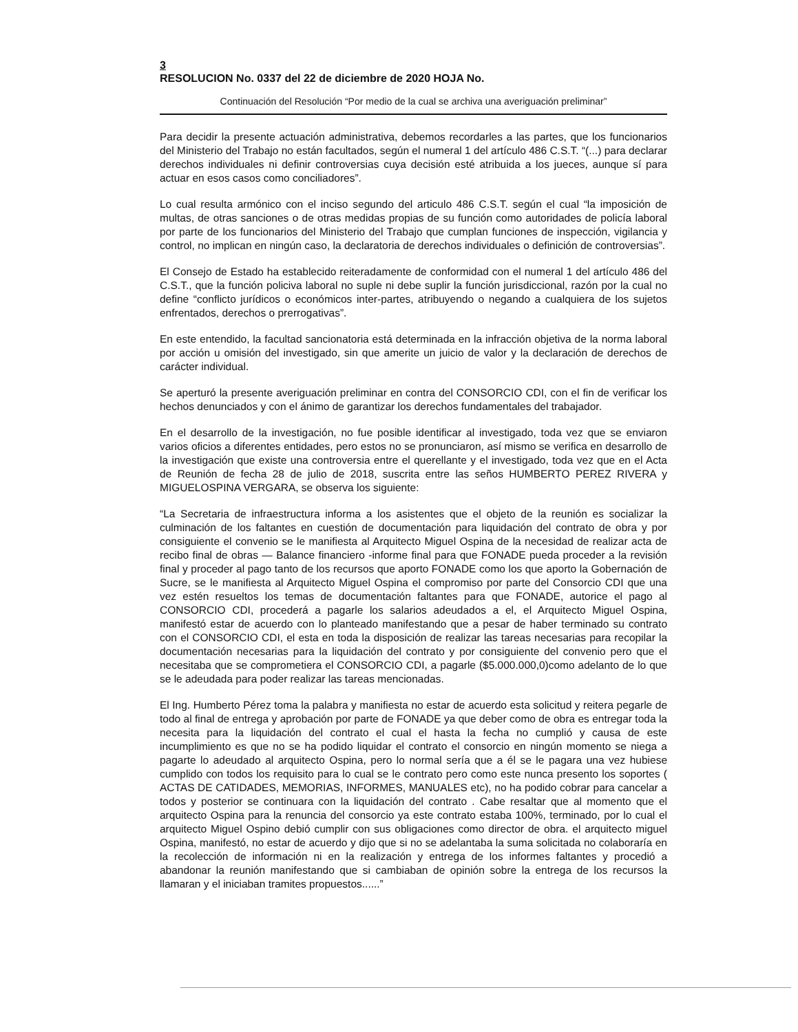3
RESOLUCION No. 0337 del 22 de diciembre de 2020 HOJA No.
Continuación del Resolución “Por medio de la cual se archiva una averiguación preliminar”
Para decidir la presente actuación administrativa, debemos recordarles a las partes, que los funcionarios del Ministerio del Trabajo no están facultados, según el numeral 1 del artículo 486 C.S.T. “(...) para declarar derechos individuales ni definir controversias cuya decisión esté atribuida a los jueces, aunque sí para actuar en esos casos como conciliadores”.
Lo cual resulta armónico con el inciso segundo del articulo 486 C.S.T. según el cual “la imposición de multas, de otras sanciones o de otras medidas propias de su función como autoridades de policía laboral por parte de los funcionarios del Ministerio del Trabajo que cumplan funciones de inspección, vigilancia y control, no implican en ningún caso, la declaratoria de derechos individuales o definición de controversias”.
El Consejo de Estado ha establecido reiteradamente de conformidad con el numeral 1 del artículo 486 del C.S.T., que la función policiva laboral no suple ni debe suplir la función jurisdiccional, razón por la cual no define “conflicto jurídicos o económicos inter-partes, atribuyendo o negando a cualquiera de los sujetos enfrentados, derechos o prerrogativas”.
En este entendido, la facultad sancionatoria está determinada en la infracción objetiva de la norma laboral por acción u omisión del investigado, sin que amerite un juicio de valor y la declaración de derechos de carácter individual.
Se aperturó la presente averiguación preliminar en contra del CONSORCIO CDI, con el fin de verificar los hechos denunciados y con el ánimo de garantizar los derechos fundamentales del trabajador.
En el desarrollo de la investigación, no fue posible identificar al investigado, toda vez que se enviaron varios oficios a diferentes entidades, pero estos no se pronunciaron, así mismo se verifica en desarrollo de la investigación que existe una controversia entre el querellante y el investigado, toda vez que en el Acta de Reunión de fecha 28 de julio de 2018, suscrita entre las seños HUMBERTO PEREZ RIVERA y MIGUELOSPINA VERGARA, se observa los siguiente:
“La Secretaria de infraestructura informa a los asistentes que el objeto de la reunión es socializar la culminación de los faltantes en cuestión de documentación para liquidación del contrato de obra y por consiguiente el convenio se le manifiesta al Arquitecto Miguel Ospina de la necesidad de realizar acta de recibo final de obras — Balance financiero -informe final para que FONADE pueda proceder a la revisión final y proceder al pago tanto de los recursos que aporto FONADE como los que aporto la Gobernación de Sucre, se le manifiesta al Arquitecto Miguel Ospina el compromiso por parte del Consorcio CDI que una vez estén resueltos los temas de documentación faltantes para que FONADE, autorice el pago al CONSORCIO CDI, procederá a pagarle los salarios adeudados a el, el Arquitecto Miguel Ospina, manifestó estar de acuerdo con lo planteado manifestando que a pesar de haber terminado su contrato con el CONSORCIO CDI, el esta en toda la disposición de realizar las tareas necesarias para recopilar la documentación necesarias para la liquidación del contrato y por consiguiente del convenio pero que el necesitaba que se comprometiera el CONSORCIO CDI, a pagarle ($5.000.000,0)como adelanto de lo que se le adeudada para poder realizar las tareas mencionadas.
El Ing. Humberto Pérez toma la palabra y manifiesta no estar de acuerdo esta solicitud y reitera pegarle de todo al final de entrega y aprobación por parte de FONADE ya que deber como de obra es entregar toda la necesita para la liquidación del contrato el cual el hasta la fecha no cumplió y causa de este incumplimiento es que no se ha podido liquidar el contrato el consorcio en ningún momento se niega a pagarte lo adeudado al arquitecto Ospina, pero lo normal sería que a él se le pagara una vez hubiese cumplido con todos los requisito para lo cual se le contrato pero como este nunca presento los soportes ( ACTAS DE CATIDADES, MEMORIAS, INFORMES, MANUALES etc), no ha podido cobrar para cancelar a todos y posterior se continuara con la liquidación del contrato . Cabe resaltar que al momento que el arquitecto Ospina para la renuncia del consorcio ya este contrato estaba 100%, terminado, por lo cual el arquitecto Miguel Ospino debió cumplir con sus obligaciones como director de obra. el arquitecto miguel Ospina, manifestó, no estar de acuerdo y dijo que si no se adelantaba la suma solicitada no colaboraría en la recolección de información ni en la realización y entrega de los informes faltantes y procedió a abandonar la reunión manifestando que si cambiaban de opinión sobre la entrega de los recursos la llamaran y el iniciaban tramites propuestos......”